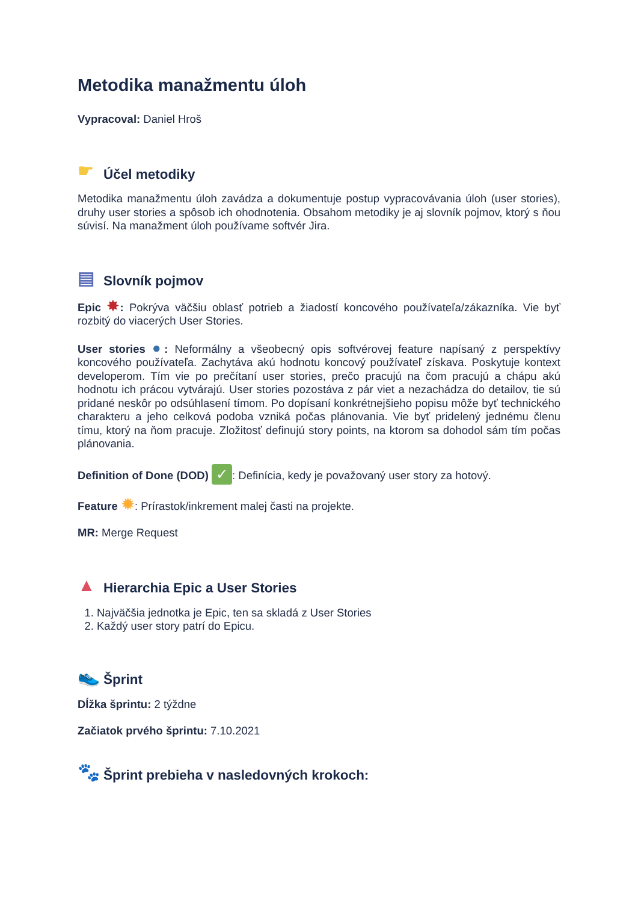Metodika manažmentu úloh
Vypracoval: Daniel Hroš
☛ Účel metodiky
Metodika manažmentu úloh zavádza a dokumentuje postup vypracovávania úloh (user stories), druhy user stories a spôsob ich ohodnotenia. Obsahom metodiky je aj slovník pojmov, ktorý s ňou súvisí. Na manažment úloh používame softvér Jira.
▤ Slovník pojmov
Epic ✸: Pokrýva väčšiu oblasť potrieb a žiadostí koncového používateľa/zákazníka. Vie byť rozbitý do viacerých User Stories.
User stories ●: Neformálny a všeobecný opis softvérovej feature napísaný z perspektívy koncového používateľa. Zachytáva akú hodnotu koncový používateľ získava. Poskytuje kontext developerom. Tím vie po prečítaní user stories, prečo pracujú na čom pracujú a chápu akú hodnotu ich prácou vytvárajú. User stories pozostáva z pár viet a nezachádza do detailov, tie sú pridané neskôr po odsúhlasení tímom. Po dopísaní konkrétnejšieho popisu môže byť technického charakteru a jeho celková podoba vzniká počas plánovania. Vie byť pridelený jednému členu tímu, ktorý na ňom pracuje. Zložitosť definujú story points, na ktorom sa dohodol sám tím počas plánovania.
Definition of Done (DOD) ✓: Definícia, kedy je považovaný user story za hotový.
Feature ✹: Prírastok/inkrement malej časti na projekte.
MR: Merge Request
▲ Hierarchia Epic a User Stories
1. Najväčšia jednotka je Epic, ten sa skladá z User Stories
2. Každý user story patrí do Epicu.
👟 Šprint
Dĺžka šprintu: 2 týždne
Začiatok prvého šprintu: 7.10.2021
🐾 Šprint prebieha v nasledovných krokoch: